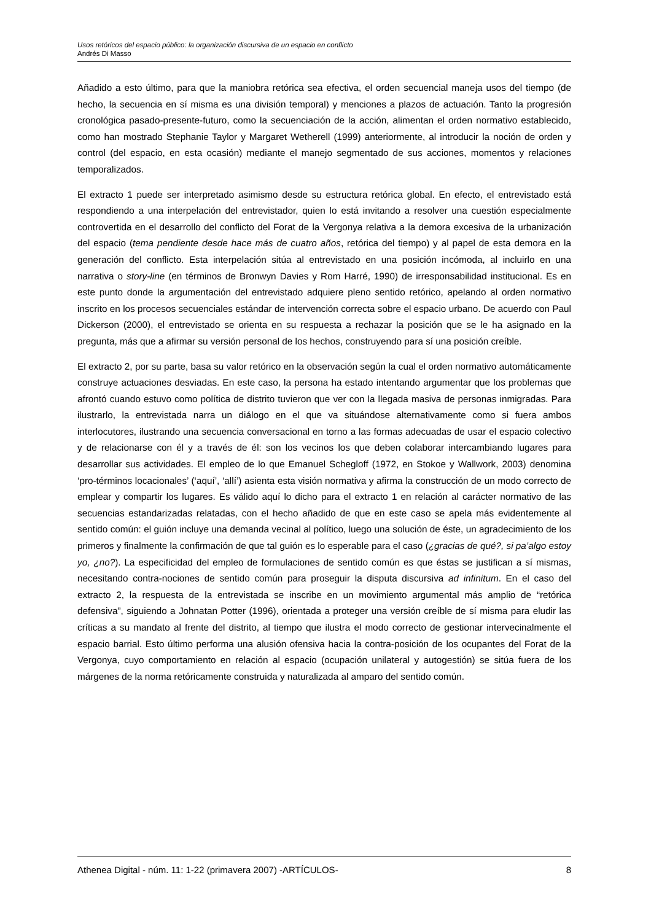Usos retóricos del espacio público: la organización discursiva de un espacio en conflicto
Andrés Di Masso
Añadido a esto último, para que la maniobra retórica sea efectiva, el orden secuencial maneja usos del tiempo (de hecho, la secuencia en sí misma es una división temporal) y menciones a plazos de actuación. Tanto la progresión cronológica pasado-presente-futuro, como la secuenciación de la acción, alimentan el orden normativo establecido, como han mostrado Stephanie Taylor y Margaret Wetherell (1999) anteriormente, al introducir la noción de orden y control (del espacio, en esta ocasión) mediante el manejo segmentado de sus acciones, momentos y relaciones temporalizados.
El extracto 1 puede ser interpretado asimismo desde su estructura retórica global. En efecto, el entrevistado está respondiendo a una interpelación del entrevistador, quien lo está invitando a resolver una cuestión especialmente controvertida en el desarrollo del conflicto del Forat de la Vergonya relativa a la demora excesiva de la urbanización del espacio (tema pendiente desde hace más de cuatro años, retórica del tiempo) y al papel de esta demora en la generación del conflicto. Esta interpelación sitúa al entrevistado en una posición incómoda, al incluirlo en una narrativa o story-line (en términos de Bronwyn Davies y Rom Harré, 1990) de irresponsabilidad institucional. Es en este punto donde la argumentación del entrevistado adquiere pleno sentido retórico, apelando al orden normativo inscrito en los procesos secuenciales estándar de intervención correcta sobre el espacio urbano. De acuerdo con Paul Dickerson (2000), el entrevistado se orienta en su respuesta a rechazar la posición que se le ha asignado en la pregunta, más que a afirmar su versión personal de los hechos, construyendo para sí una posición creíble.
El extracto 2, por su parte, basa su valor retórico en la observación según la cual el orden normativo automáticamente construye actuaciones desviadas. En este caso, la persona ha estado intentando argumentar que los problemas que afrontó cuando estuvo como política de distrito tuvieron que ver con la llegada masiva de personas inmigradas. Para ilustrarlo, la entrevistada narra un diálogo en el que va situándose alternativamente como si fuera ambos interlocutores, ilustrando una secuencia conversacional en torno a las formas adecuadas de usar el espacio colectivo y de relacionarse con él y a través de él: son los vecinos los que deben colaborar intercambiando lugares para desarrollar sus actividades. El empleo de lo que Emanuel Schegloff (1972, en Stokoe y Wallwork, 2003) denomina ‘pro-términos locacionales’ (‘aquí’, ‘allí’) asienta esta visión normativa y afirma la construcción de un modo correcto de emplear y compartir los lugares. Es válido aquí lo dicho para el extracto 1 en relación al carácter normativo de las secuencias estandarizadas relatadas, con el hecho añadido de que en este caso se apela más evidentemente al sentido común: el guión incluye una demanda vecinal al político, luego una solución de éste, un agradecimiento de los primeros y finalmente la confirmación de que tal guión es lo esperable para el caso (¿gracias de qué?, si pa’algo estoy yo, ¿no?). La especificidad del empleo de formulaciones de sentido común es que éstas se justifican a sí mismas, necesitando contra-nociones de sentido común para proseguir la disputa discursiva ad infinitum. En el caso del extracto 2, la respuesta de la entrevistada se inscribe en un movimiento argumental más amplio de “retórica defensiva”, siguiendo a Johnatan Potter (1996), orientada a proteger una versión creíble de sí misma para eludir las críticas a su mandato al frente del distrito, al tiempo que ilustra el modo correcto de gestionar intervecinalmente el espacio barrial. Esto último performa una alusión ofensiva hacia la contra-posición de los ocupantes del Forat de la Vergonya, cuyo comportamiento en relación al espacio (ocupación unilateral y autogestión) se sitúa fuera de los márgenes de la norma retóricamente construida y naturalizada al amparo del sentido común.
Athenea Digital - núm. 11: 1-22 (primavera 2007) -ARTÍCULOS- 8